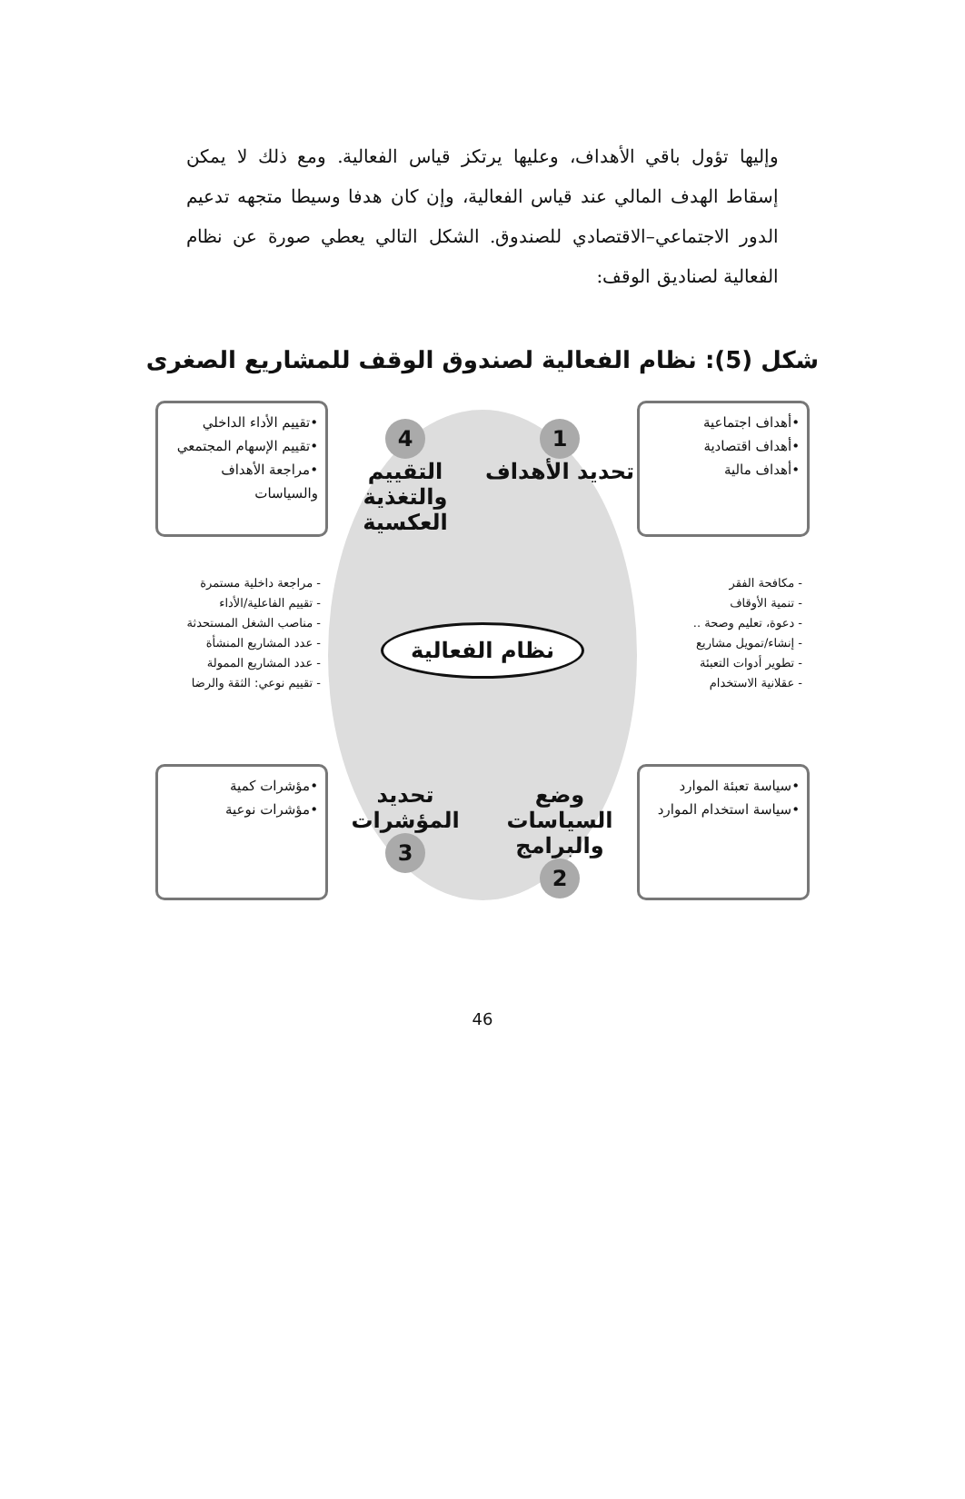وإليها تؤول باقي الأهداف، وعليها يرتكز قياس الفعالية. ومع ذلك لا يمكن إسقاط الهدف المالي عند قياس الفعالية، وإن كان هدفا وسيطا متجهه تدعيم الدور الاجتماعي–الاقتصادي للصندوق. الشكل التالي يعطي صورة عن نظام الفعالية لصناديق الوقف:
شكل (5): نظام الفعالية لصندوق الوقف للمشاريع الصغرى
•أهداف اجتماعية
•أهداف اقتصادية
•أهداف مالية
1
تحديد الأهداف
4
التقييم والتغذية العكسية
•تقييم الأداء الداخلي
•تقييم الإسهام المجتمعي
•مراجعة الأهداف والسياسات
- مكافحة الفقر
- تنمية الأوقاف
- دعوة، تعليم وصحة ..
- إنشاء/تمويل مشاريع
- تطوير أدوات التعبئة
- عقلانية الاستخدام
نظام الفعالية
- مراجعة داخلية مستمرة
- تقييم الفاعلية/الأداء
- مناصب الشغل المستحدثة
- عدد المشاريع المنشأة
- عدد المشاريع الممولة
- تقييم نوعي: الثقة والرضا
•سياسة تعبئة الموارد
•سياسة استخدام الموارد
وضع السياسات والبرامج
2
تحديد المؤشرات
3
•مؤشرات كمية
•مؤشرات نوعية
46